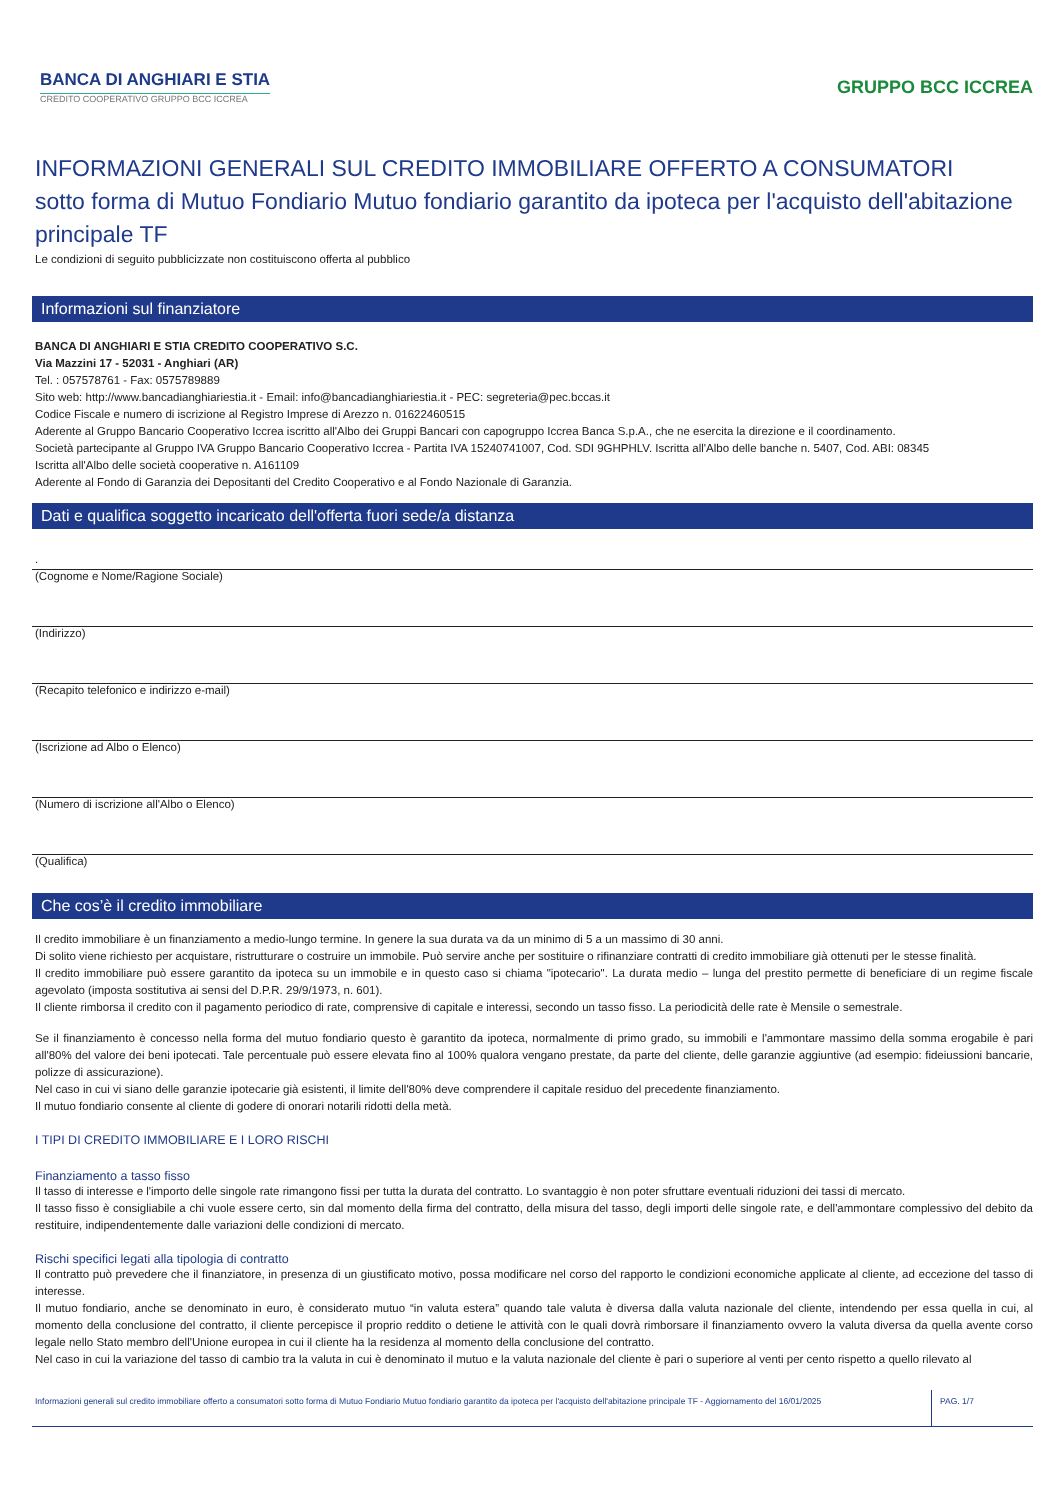BANCA DI ANGHIARI E STIA
CREDITO COOPERATIVO GRUPPO BCC ICCREA
GRUPPO BCC ICCREA
INFORMAZIONI GENERALI SUL CREDITO IMMOBILIARE OFFERTO A CONSUMATORI
sotto forma di Mutuo Fondiario Mutuo fondiario garantito da ipoteca per l'acquisto dell'abitazione principale TF
Le condizioni di seguito pubblicizzate non costituiscono offerta al pubblico
Informazioni sul finanziatore
BANCA DI ANGHIARI E STIA CREDITO COOPERATIVO S.C.
Via Mazzini 17 - 52031 - Anghiari (AR)
Tel. : 057578761 - Fax: 0575789889
Sito web: http://www.bancadianghiariestia.it - Email: info@bancadianghiariestia.it - PEC: segreteria@pec.bccas.it
Codice Fiscale e numero di iscrizione al Registro Imprese di Arezzo n. 01622460515
Aderente al Gruppo Bancario Cooperativo Iccrea iscritto all'Albo dei Gruppi Bancari con capogruppo Iccrea Banca S.p.A., che ne esercita la direzione e il coordinamento.
Società partecipante al Gruppo IVA Gruppo Bancario Cooperativo Iccrea - Partita IVA 15240741007, Cod. SDI 9GHPHLV. Iscritta all'Albo delle banche n. 5407, Cod. ABI: 08345
Iscritta all'Albo delle società cooperative n. A161109
Aderente al Fondo di Garanzia dei Depositanti del Credito Cooperativo e al Fondo Nazionale di Garanzia.
Dati e qualifica soggetto incaricato dell'offerta fuori sede/a distanza
.
(Cognome e Nome/Ragione Sociale)
(Indirizzo)
(Recapito telefonico e indirizzo e-mail)
(Iscrizione ad Albo o Elenco)
(Numero di iscrizione all'Albo o Elenco)
(Qualifica)
Che cos’è il credito immobiliare
Il credito immobiliare è un finanziamento a medio-lungo termine. In genere la sua durata va da un minimo di 5 a un massimo di 30 anni.
Di solito viene richiesto per acquistare, ristrutturare o costruire un immobile. Può servire anche per sostituire o rifinanziare contratti di credito immobiliare già ottenuti per le stesse finalità.
Il credito immobiliare può essere garantito da ipoteca su un immobile e in questo caso si chiama "ipotecario". La durata medio – lunga del prestito permette di beneficiare di un regime fiscale agevolato (imposta sostitutiva ai sensi del D.P.R. 29/9/1973, n. 601).
Il cliente rimborsa il credito con il pagamento periodico di rate, comprensive di capitale e interessi, secondo un tasso fisso. La periodicità delle rate è Mensile o semestrale.
Se il finanziamento è concesso nella forma del mutuo fondiario questo è garantito da ipoteca, normalmente di primo grado, su immobili e l'ammontare massimo della somma erogabile è pari all'80% del valore dei beni ipotecati. Tale percentuale può essere elevata fino al 100% qualora vengano prestate, da parte del cliente, delle garanzie aggiuntive (ad esempio: fideiussioni bancarie, polizze di assicurazione).
Nel caso in cui vi siano delle garanzie ipotecarie già esistenti, il limite dell'80% deve comprendere il capitale residuo del precedente finanziamento.
Il mutuo fondiario consente al cliente di godere di onorari notarili ridotti della metà.
I TIPI DI CREDITO IMMOBILIARE E I LORO RISCHI
Finanziamento a tasso fisso
Il tasso di interesse e l'importo delle singole rate rimangono fissi per tutta la durata del contratto. Lo svantaggio è non poter sfruttare eventuali riduzioni dei tassi di mercato.
Il tasso fisso è consigliabile a chi vuole essere certo, sin dal momento della firma del contratto, della misura del tasso, degli importi delle singole rate, e dell'ammontare complessivo del debito da restituire, indipendentemente dalle variazioni delle condizioni di mercato.
Rischi specifici legati alla tipologia di contratto
Il contratto può prevedere che il finanziatore, in presenza di un giustificato motivo, possa modificare nel corso del rapporto le condizioni economiche applicate al cliente, ad eccezione del tasso di interesse.
Il mutuo fondiario, anche se denominato in euro, è considerato mutuo “in valuta estera” quando tale valuta è diversa dalla valuta nazionale del cliente, intendendo per essa quella in cui, al momento della conclusione del contratto, il cliente percepisce il proprio reddito o detiene le attività con le quali dovrà rimborsare il finanziamento ovvero la valuta diversa da quella avente corso legale nello Stato membro dell'Unione europea in cui il cliente ha la residenza al momento della conclusione del contratto.
Nel caso in cui la variazione del tasso di cambio tra la valuta in cui è denominato il mutuo e la valuta nazionale del cliente è pari o superiore al venti per cento rispetto a quello rilevato al
Informazioni generali sul credito immobiliare offerto a consumatori sotto forma di Mutuo Fondiario Mutuo fondiario garantito da ipoteca per l'acquisto dell'abitazione principale TF - Aggiornamento del 16/01/2025
PAG. 1/7